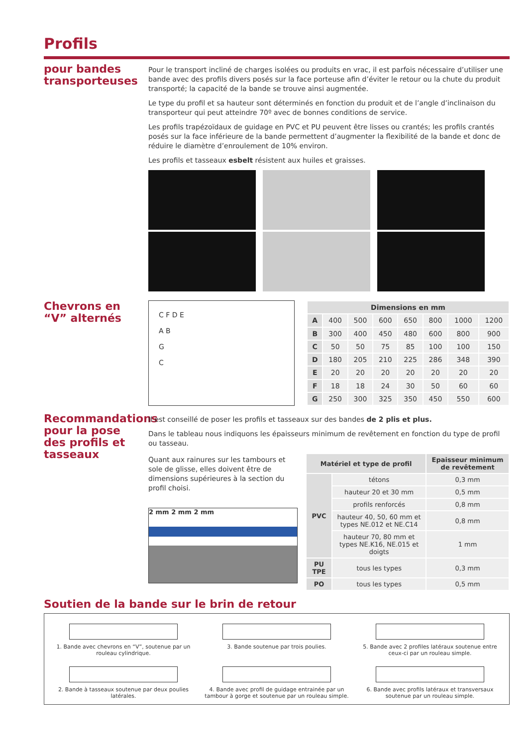Profils
pour bandes transporteuses
Pour le transport incliné de charges isolées ou produits en vrac, il est parfois nécessaire d’utiliser une bande avec des profils divers posés sur la face porteuse afin d’éviter le retour ou la chute du produit transporté; la capacité de la bande se trouve ainsi augmentée.
Le type du profil et sa hauteur sont déterminés en fonction du produit et de l’angle d’inclinaison du transporteur qui peut atteindre 70º avec de bonnes conditions de service.
Les profils trapézoïdaux de guidage en PVC et PU peuvent être lisses ou crantés; les profils crantés posés sur la face inférieure de la bande permettent d’augmenter la flexibilité de la bande et donc de réduire le diamètre d’enroulement de 10% environ.
Les profils et tasseaux esbelt résistent aux huiles et graisses.
Chevrons en “V” alternés
C F D E
A B
G
C
| Dimensions en mm | | | | | | | |
| --- | --- | --- | --- | --- | --- | --- | --- |
| A | 400 | 500 | 600 | 650 | 800 | 1000 | 1200 |
| B | 300 | 400 | 450 | 480 | 600 | 800 | 900 |
| C | 50 | 50 | 75 | 85 | 100 | 100 | 150 |
| D | 180 | 205 | 210 | 225 | 286 | 348 | 390 |
| E | 20 | 20 | 20 | 20 | 20 | 20 | 20 |
| F | 18 | 18 | 24 | 30 | 50 | 60 | 60 |
| G | 250 | 300 | 325 | 350 | 450 | 550 | 600 |
Recommandations pour la pose des profils et tasseaux
Il est conseillé de poser les profils et tasseaux sur des bandes de 2 plis et plus.
Dans le tableau nous indiquons les épaisseurs minimum de revêtement en fonction du type de profil ou tasseau.
Quant aux rainures sur les tambours et sole de glisse, elles doivent être de dimensions supérieures à la section du profil choisi.
2 mm 2 mm 2 mm
| Matériel et type de profil | | Epaisseur minimum de revêtement |
| --- | --- | --- |
| PVC | tétons | 0,3 mm |
| | hauteur 20 et 30 mm | 0,5 mm |
| | profils renforcés | 0,8 mm |
| | hauteur 40, 50, 60 mm et types NE.012 et NE.C14 | 0,8 mm |
| | hauteur 70, 80 mm et types NE.K16, NE.015 et doigts | 1 mm |
| PU TPE | tous les types | 0,3 mm |
| PO | tous les types | 0,5 mm |
Soutien de la bande sur le brin de retour
1. Bande avec chevrons en “V”, soutenue par un rouleau cylindrique.
3. Bande soutenue par trois poulies.
5. Bande avec 2 profiles latéraux soutenue entre ceux-ci par un rouleau simple.
2. Bande à tasseaux soutenue par deux poulies latérales.
4. Bande avec profil de guidage entrainée par un tambour à gorge et soutenue par un rouleau simple.
6. Bande avec profils latéraux et transversaux soutenue par un rouleau simple.